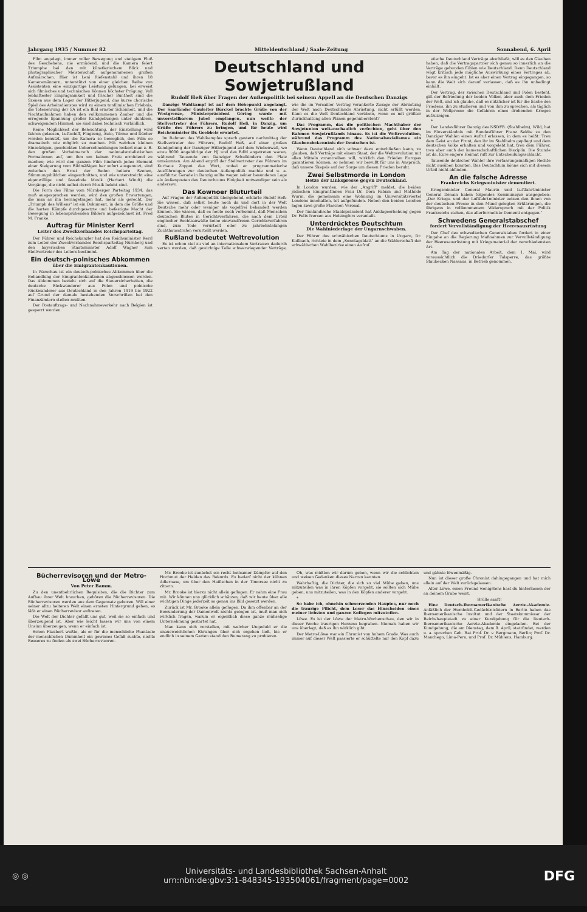Jahrgang 1935 / Nummer 82 Mitteldeutschland / Saale-Zeitung Sonnabend, 6. April
Film angelegt, immer voller Bewegung und stetigem Fluß des Geschehens, nie ermüdend, und die Kamera feiert Triumphe bei den mit künstlerischem Blick und photographischer Meisterschaft aufgenommenen großen Aufmärschen. Hier ist Leni Riefenstahl und ihren 18 Kameramännern, unterstützt von einer gleichen Reihe von Assistenten eine einzigartige Leistung gelungen, bei erweist sich filmisches und technisches Können höchster Prägung. Voll lebhaftester Einprägsamkeit und frischer Buntheit sind die Szenen aus dem Lager der Hitlerjugend, das kurze chorische Spiel des Arbeitsdienstes wird zu einem tonfilmischen Erlebnis, die Totenehrung der SA ist ein Bild ernster Schönheit, und die Nachtaufnahmen haben den vollkommenen Zauber und die erregende Spannung großer Kundgebungen unter dunklem, schweigendem Himmel; sie sind dabei technisch vorbildlich.
Keine Möglichkeit der Beleuchtung, der Einstellung wird fahren gelassen, Luftschiff, Flugzeug, Auto, Türme und Dächer werden benutzt, um die Kamera so beweglich, den Film so dramatisch wie möglich zu machen. Mit welchen kleinen Einzelzügen, geschickten Ueberschneidungen lockert man z. B. den großen Vorbeimarsch der nationalsozialistischen Formationen auf, um ihm um keinen Preis ermüdend zu machen; wie wird den ganzen Film hindurch jedes Element einer Steigerung vom Bildmäßigen her sofort ausgenutzt, sind zwischen den Ernst der Reden heitere Szenen, Stimmungsbildchen eingeschnitten, und wie unterstreicht eine eigenwillige und fesselnde Musik (Herbert Windt) die Vorgänge, die nicht selbst durch Musik belebt sind.
Die Form des Films vom Nürnberger Parteitag 1934, das muß ausgesprochen werden, wird den großen Erwartungen, die man an ihn herangetragen hat, mehr als gerecht. Der „Triumph des Willens" ist ein Dokument, in dem die Größe und die harten Kämpfe durchgesetzte und befestigte Macht der Bewegung in lebensprühenden Bildern aufgezeichnet ist. Fred M. Franke.
Auftrag für Minister Kerrl
Leiter des Zweckverbandes Reichsparteitag.
Der Führer und Reichskanzler hat den Reichsminister Kerrl zum Leiter des Zweckverbandes Reichsparteitag Nürnberg und den bayerischen Staatsminister Adolf Wagner zum Stellvertreter des Leiters bestimmt.
Ein deutsch-polnisches Abkommen
über die Emigrantenkautionen.
In Warschau ist ein deutsch-polnisches Abkommen über die Behandlung der Emigrantenkautionen abgeschlossen worden. Das Abkommen bezieht sich auf die Steuersicherheiten, die deutsche Rückwanderer aus Polen und polnische Rückwanderer aus Deutschland in den Jahren 1919 bis 1922 auf Grund der damals bestehenden Vorschriften bei den Finanzämtern stellen mußten.
Der Postauftrags- und Nachnahmeverkehr nach Belgien ist gesperrt worden.
Deutschland und Sowjetrußland
Rudolf Heß über Fragen der Außenpolitik bei seinem Appell an die Deutschen Danzigs
Danzigs Wahlkampf ist auf dem Höhepunkt angelangt. Der Saarländer Gauleiter Bürckel brachte Grüße von der Westgrenze, Ministerpräsident Göring wurde mit unvorstellbarem Jubel empfangen, nun weilte der Stellvertreter des Führers, Rudolf Heß, in Danzig, um Grüße des Führers zu bringen, und für heute wird Reichsminister Dr. Goebbels erwartet.
Im Rahmen des Wahlkampfes sprach gestern nachmittag der Stellvertreter des Führers, Rudolf Heß, auf einer großen Kundgebung der Danziger Hitlerjugend auf dem Wiebenwall, wo etwa 9000 Angehörige der HJ und des BdM angetreten waren, während Tausende von Danziger Schulkindern den Platz umsäumten. Am Abend ergriff der Stellvertreter des Führers im Kurhaus Zoppot das Wort, wobei er programmatische Ausführungen zur deutschen Außenpolitik machte und u. a. ausführte: Gerade in Danzig sollte wegen seiner besonderen Lage als Außenposten des Deutschtums Einigkeit notwendiger sein als anderswo.
Das Kownoer Bluturteil
Auf Fragen der Außenpolitik übergehend, erklärte Rudolf Heß: Sie wissen, daß selbst heute noch da und dort in der Welt Deutsche mehr oder weniger als vogelfrei behandelt werden können. Sie wissen, daß es heute noch vorkommt, daß Menschen deutschen Blutes in Gerichtsverfahren, die nach dem Urteil englischer Rechtsanwälte keine einwandfreien Gerichtsverfahren sind, zum Tode verurteilt oder zu jahrzehntelangen Zuchthausstrafen verurteilt werden.
Rußland bedeutet Weltrevolution
Es ist schon viel zu viel an internationalem Vertrauen dadurch vertan worden, daß gewichtige Teile schwerwiegender Verträge, wie die im Versailler Vertrag verankerte Zusage der Abrüstung der Welt nach Deutschlands Abrüstung, nicht erfüllt werden. Kann es die Welt Deutschland verübeln, wenn es mit größter Zurückhaltung allen Plänen gegenübersteht?
Das Programm, das die politischen Machthaber der Sowjetunion weltanschaulich verfechten, geht über den Rahmen Sowjetrußlands hinaus. Es ist die Weltrevolution, während das Programm des Nationalsozialismus ein Glaubensbekenntnis der Deutschen ist.
Wenn Deutschland sich schwer dazu entschließen kann, zu glauben, daß Verträge mit einem Staat, der die Weltrevolution mit allen Mitteln vorantreiben will, wirklich den Frieden Europas garantieren können, so nehmen wir bewußt für uns in Anspruch, daß unsere Skepsis auf der Sorge um diesen Frieden beruht.
Zwei Selbstmorde in London
Hetze der Linkspresse gegen Deutschland.
In London wurden, wie der „Angriff" meldet, die beiden jüdischen Emigrantinnen Frau Dr. Dora Fabian und Mathilde Wurm, die gemeinsam eine Wohnung im Universitätsviertel Londons innehatten, tot aufgefunden. Neben den beiden Leichen lagen zwei große Flaschen Veronal.
Der finnländische Staatspräsident hat Anklageerhebung gegen Dr. Felix Iversen aus Helsingfors veranlaßt.
Unterdrücktes Deutschtum
Die Wahlniederlage der Ungarnschwaben.
Der Führer des schwäbischen Deutschtums in Ungarn, Dr. Kußbach, richtete in dem „Sonntagsblatt" an die Wählerschaft der schwäbischen Wahlbezirke einen Aufruf.
stische Deutschland Verträge abschließt, will es den Glauben haben, daß die Vertragspartner sich genau so innerlich an die Verträge gebunden fühlen wie Deutschland. Denn Deutschland wägt kritisch jede mögliche Auswirkung eines Vertrages ab, bevor es ihn eingeht. Ist es aber einen Vertrag eingegangen, so kann die Welt sich darauf verlassen, daß es ihn unbedingt einhält.
Der Vertrag, der zwischen Deutschland und Polen besteht, gilt der Befriedung der beiden Völker, aber auch dem Frieden der Welt, und ich glaube, daß es nützlicher ist für die Sache des Friedens, ihn zu studieren und von ihm zu sprechen, als täglich in der Weltpresse die Gefahren eines drohenden Krieges aufzuzeigen.
*
Der Landesführer Danzig des NSDFB. (Stahlhelm), Wild, hat im Einverständnis mit Bundesführer Franz Seldte zu den Danziger Wahlen einen Aufruf erlassen, in dem es heißt: Treu dem Geist an der Front, den ihr im Stahlhelm gepflegt und dem deutschen Volke erhalten und vorgelebt hat, treu dem Führer, treu aber auch der kameradschaftlichen Disziplin. Die Stunde ist da. Eure engere Heimat ruft zur Entscheidungsschlacht.
Tausende deutscher Wähler ihre verfassungsmäßigen Rechte nicht ausüben konnten. Das Deutschtum könne sich mit diesem Urteil nicht abfinden.
An die falsche Adresse
Frankreichs Kriegsminister dementiert.
Kriegsminister General Maurin und Luftfahrtminister General Dénain haben folgendes Kommuniqué ausgegeben: „Der Kriegs- und der Luftfahrtminister setzen den ihnen von der deutschen Presse in den Mund gelegten Erklärungen, die übrigens in vollkommenem Widerspruch mit der Politik Frankreichs stehen, das allerformellste Dementi entgegen."
Schwedens Generalstabschef
fordert Vervollständigung der Heeresausrüstung
Der Chef des schwedischen Generalstabes fordert in einer Eingabe an die Regierung Maßnahmen zur Vervollständigung der Heeresausrüstung mit Kriegsmaterial der verschiedensten Art.
Am Tag der nationalen Arbeit, dem 1. Mai, wird voraussichtlich die Driedorfer Talsperre, das größte Staubecken Nassaus, in Betrieb genommen.
Bücherrevisoren und der Metro-Löwe
Von Peter Bamm.
Zu den unentbehrlichen Requisiten, die die Dichter zum Aufbau ihrer Welt brauchen, gehören die Bücherrevisoren. Die Bücherrevisoren werden aus dem Gegensatz geboren. Will einer seiner allzu heiteren Welt einen ernsten Hintergrund geben, so läßt er einen Bücherrevisor auftreten.
Die Welt der Dichter gefällt uns gut, weil sie so einfach und überzeugend ist. Aber wie leicht lassen wir uns von einem Unsinn überzeugen, wenn er einfach ist.
Schon Flaubert wußte, als er für die menschliche Phantasie der menschlichen Dummheit ein gewisses Gefäß suchte, nichts Besseres zu finden als zwei Bücherrevisoren.
Mr. Brooke ist zunächst ein recht heilsamer Dämpfer auf den Hochmut der Helden des Rekords. Es bedarf nicht der kühnen Adlernase, um über den Haifischen in der Timorsee nicht zu zittern.
Mr. Brooke ist hierzu nicht allein geflogen. Er nahm eine Frau mit. Wir können uns glücklich schätzen, daß wir heute über alle wichtigen Dinge jederzeit so genau ins Bild gesetzt werden.
Zurück ist Mr. Brooke allein geflogen. Da ihm offenbar an der Bewunderung der Damenwelt nichts gelegen ist, muß man sich wirklich fragen, warum er eigentlich diese ganze mühselige Unternehmung gestartet hat.
Man kann sich vorstellen, mit welcher Ungeduld er die unausweichlichen Ehrungen über sich ergehen ließ, bis er endlich in seinem Garten stand den Bumerang zu probieren.
Oh, was müßten wir darum geben, wenn wir die schlichten und weisen Gedanken dieses Narren kannten.
Wahrhaftig, die Dichter, die sich so viel Mühe geben, uns mitzuteilen was in ihren Köpfen vorgeht, sie sollten sich Mühe geben, uns mitzuteilen, was in den Köpfen anderer vorgeht.
*
So habe ich, ohnehin schmerzenden Hauptes, nur noch die traurige Pflicht, dem Leser das Hinscheiden eines meiner liebsten und ganzen Kollegen mitzuteilen.
Löwe. Es ist der Löwe der Metro-Wochenschau, den wir in dieser Woche traurigen Herzens begraben. Niemals haben wir uns überlegt, daß es ihn wirklich gibt.
Der Metro-Löwe war ein Chronist von hohem Grade. Was auch immer auf dieser Welt passierte er schüttelte nur den Kopf dazu und gähnte löwenmäßig.
Nun ist dieser große Chronist dahingegangen und hat mich allein auf der Welt zurückgelassen.
Alter Löwe, einen Freund wenigstens hast du hinterlassen der an deinem Grabe weint.
Brülle sanft!
Eine Deutsch-Iberoamerikanische Aerzte-Akademie. Anläßlich der Humboldt-Gedächtnisfeiern in Berlin haben das Iberoamerikanische Institut und der Staatskommissar der Reichshauptstadt zu einer Kundgebung für die Deutsch-Iberoamerikanische Aerzte-Akademie eingeladen. Bei der Kundgebung, die am Dienstag, dem 9. April, stattfindet, werden u. a. sprechen Geh. Rat Prof. Dr. v. Bergmann, Berlin; Prof. Dr. Manchego, Lima-Peru, und Prof. Dr. Mühlens, Hamburg.
◎ ◎ Universitäts- und Landesbibliothek Sachsen-Anhalt
urn:nbn:de:gbv:3:1-848345-193504061/fragment/page=0002 DFG